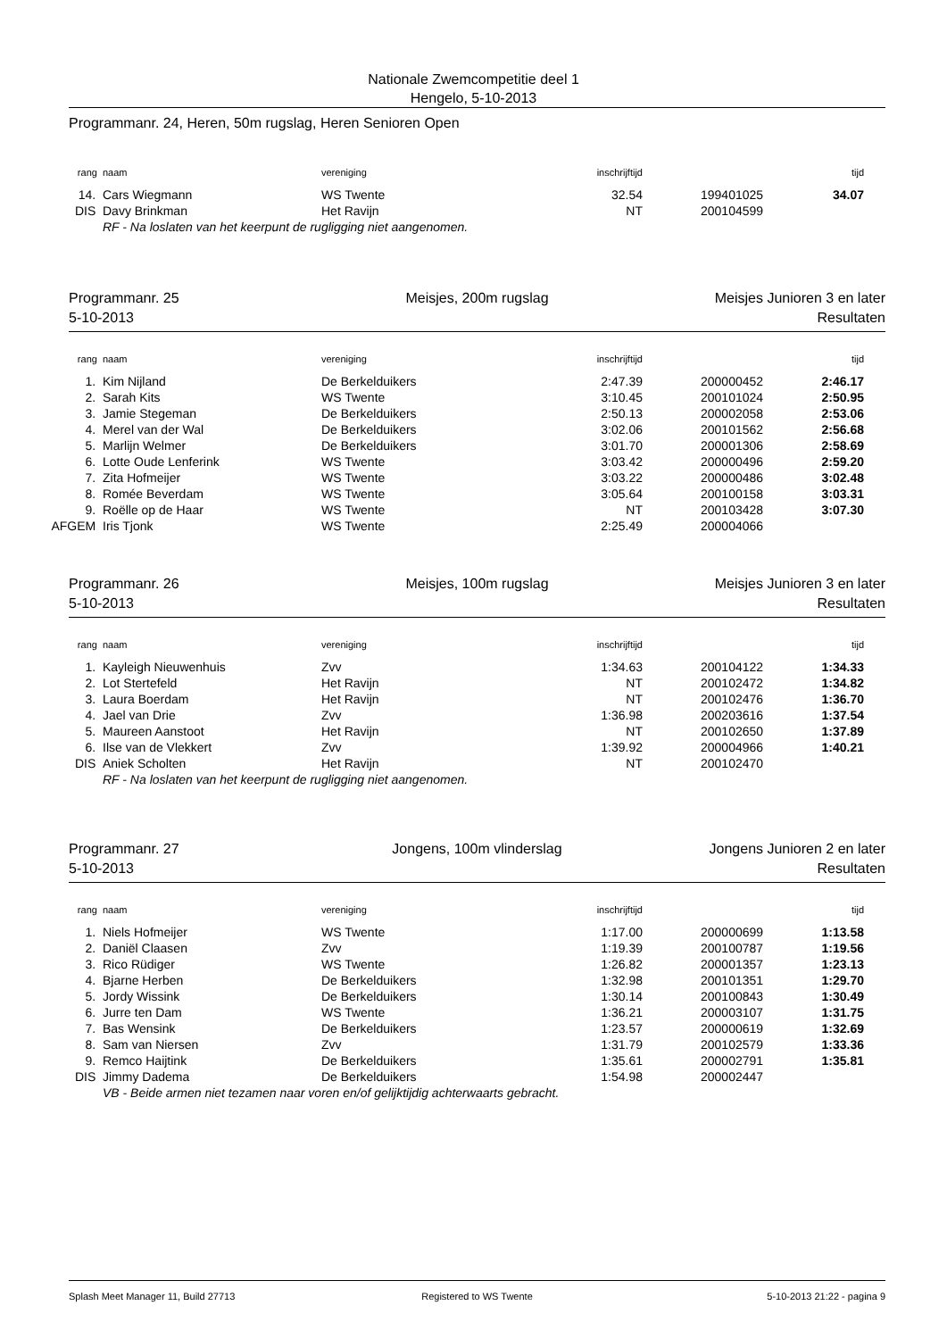Nationale Zwemcompetitie deel 1
Hengelo, 5-10-2013
Programmanr. 24, Heren, 50m rugslag, Heren Senioren Open
| rang | naam | vereniging | inschrijftijd | | tijd |
| --- | --- | --- | --- | --- | --- |
| 14. | Cars Wiegmann | WS Twente | 32.54 | 199401025 | 34.07 |
| DIS | Davy Brinkman | Het Ravijn | NT | 200104599 | |
| | RF - Na loslaten van het keerpunt de rugligging niet aangenomen. | | | | |
Programmanr. 25 Meisjes, 200m rugslag Meisjes Junioren 3 en later
5-10-2013 Resultaten
| rang | naam | vereniging | inschrijftijd | | tijd |
| --- | --- | --- | --- | --- | --- |
| 1. | Kim Nijland | De Berkelduikers | 2:47.39 | 200000452 | 2:46.17 |
| 2. | Sarah Kits | WS Twente | 3:10.45 | 200101024 | 2:50.95 |
| 3. | Jamie Stegeman | De Berkelduikers | 2:50.13 | 200002058 | 2:53.06 |
| 4. | Merel van der Wal | De Berkelduikers | 3:02.06 | 200101562 | 2:56.68 |
| 5. | Marlijn Welmer | De Berkelduikers | 3:01.70 | 200001306 | 2:58.69 |
| 6. | Lotte Oude Lenferink | WS Twente | 3:03.42 | 200000496 | 2:59.20 |
| 7. | Zita Hofmeijer | WS Twente | 3:03.22 | 200000486 | 3:02.48 |
| 8. | Romée Beverdam | WS Twente | 3:05.64 | 200100158 | 3:03.31 |
| 9. | Roëlle op de Haar | WS Twente | NT | 200103428 | 3:07.30 |
| AFGEM | Iris Tjonk | WS Twente | 2:25.49 | 200004066 | |
Programmanr. 26 Meisjes, 100m rugslag Meisjes Junioren 3 en later
5-10-2013 Resultaten
| rang | naam | vereniging | inschrijftijd | | tijd |
| --- | --- | --- | --- | --- | --- |
| 1. | Kayleigh Nieuwenhuis | Zvv | 1:34.63 | 200104122 | 1:34.33 |
| 2. | Lot Stertefeld | Het Ravijn | NT | 200102472 | 1:34.82 |
| 3. | Laura Boerdam | Het Ravijn | NT | 200102476 | 1:36.70 |
| 4. | Jael van Drie | Zvv | 1:36.98 | 200203616 | 1:37.54 |
| 5. | Maureen Aanstoot | Het Ravijn | NT | 200102650 | 1:37.89 |
| 6. | Ilse van de Vlekkert | Zvv | 1:39.92 | 200004966 | 1:40.21 |
| DIS | Aniek Scholten | Het Ravijn | NT | 200102470 | |
| | RF - Na loslaten van het keerpunt de rugligging niet aangenomen. | | | | |
Programmanr. 27 Jongens, 100m vlinderslag Jongens Junioren 2 en later
5-10-2013 Resultaten
| rang | naam | vereniging | inschrijftijd | | tijd |
| --- | --- | --- | --- | --- | --- |
| 1. | Niels Hofmeijer | WS Twente | 1:17.00 | 200000699 | 1:13.58 |
| 2. | Daniël Claasen | Zvv | 1:19.39 | 200100787 | 1:19.56 |
| 3. | Rico Rüdiger | WS Twente | 1:26.82 | 200001357 | 1:23.13 |
| 4. | Bjarne Herben | De Berkelduikers | 1:32.98 | 200101351 | 1:29.70 |
| 5. | Jordy Wissink | De Berkelduikers | 1:30.14 | 200100843 | 1:30.49 |
| 6. | Jurre ten Dam | WS Twente | 1:36.21 | 200003107 | 1:31.75 |
| 7. | Bas Wensink | De Berkelduikers | 1:23.57 | 200000619 | 1:32.69 |
| 8. | Sam van Niersen | Zvv | 1:31.79 | 200102579 | 1:33.36 |
| 9. | Remco Haijtink | De Berkelduikers | 1:35.61 | 200002791 | 1:35.81 |
| DIS | Jimmy Dadema | De Berkelduikers | 1:54.98 | 200002447 | |
| | VB - Beide armen niet tezamen naar voren en/of gelijktijdig achterwaarts gebracht. | | | | |
Splash Meet Manager 11, Build 27713
Registered to WS Twente 5-10-2013 21:22 - pagina 9